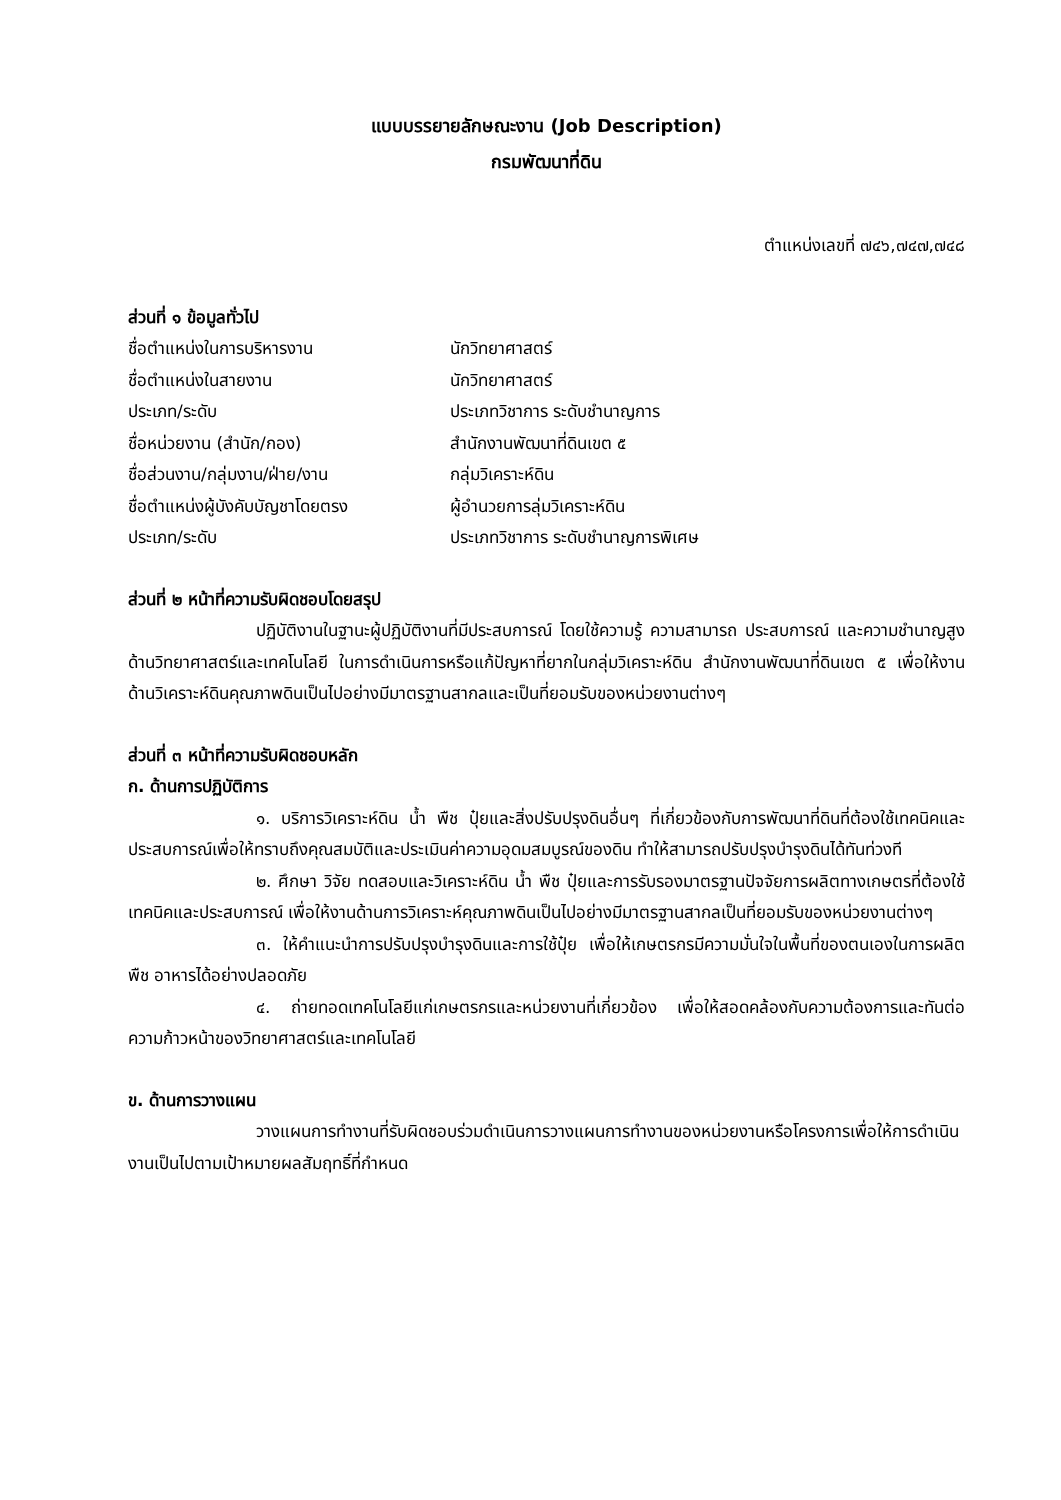แบบบรรยายลักษณะงาน (Job Description)
กรมพัฒนาที่ดิน
ตำแหน่งเลขที่ ๗๔๖,๗๔๗,๗๔๘
ส่วนที่ ๑ ข้อมูลทั่วไป
| ชื่อตำแหน่งในการบริหารงาน | นักวิทยาศาสตร์ |
| ชื่อตำแหน่งในสายงาน | นักวิทยาศาสตร์ |
| ประเภท/ระดับ | ประเภทวิชาการ ระดับชำนาญการ |
| ชื่อหน่วยงาน (สำนัก/กอง) | สำนักงานพัฒนาที่ดินเขต ๕ |
| ชื่อส่วนงาน/กลุ่มงาน/ฝ่าย/งาน | กลุ่มวิเคราะห์ดิน |
| ชื่อตำแหน่งผู้บังคับบัญชาโดยตรง | ผู้อำนวยการลุ่มวิเคราะห์ดิน |
| ประเภท/ระดับ | ประเภทวิชาการ ระดับชำนาญการพิเศษ |
ส่วนที่ ๒ หน้าที่ความรับผิดชอบโดยสรุป
ปฏิบัติงานในฐานะผู้ปฏิบัติงานที่มีประสบการณ์ โดยใช้ความรู้ ความสามารถ ประสบการณ์ และความชำนาญสูงด้านวิทยาศาสตร์และเทคโนโลยี ในการดำเนินการหรือแก้ปัญหาที่ยากในกลุ่มวิเคราะห์ดิน สำนักงานพัฒนาที่ดินเขต ๕ เพื่อให้งานด้านวิเคราะห์ดินคุณภาพดินเป็นไปอย่างมีมาตรฐานสากลและเป็นที่ยอมรับของหน่วยงานต่างๆ
ส่วนที่ ๓ หน้าที่ความรับผิดชอบหลัก
ก. ด้านการปฏิบัติการ
๑. บริการวิเคราะห์ดิน น้ำ พืช ปุ๋ยและสิ่งปรับปรุงดินอื่นๆ ที่เกี่ยวข้องกับการพัฒนาที่ดินที่ต้องใช้เทคนิคและประสบการณ์เพื่อให้ทราบถึงคุณสมบัติและประเมินค่าความอุดมสมบูรณ์ของดิน ทำให้สามารถปรับปรุงบำรุงดินได้ทันท่วงที
๒. ศึกษา วิจัย ทดสอบและวิเคราะห์ดิน น้ำ พืช ปุ๋ยและการรับรองมาตรฐานปัจจัยการผลิตทางเกษตรที่ต้องใช้เทคนิคและประสบการณ์ เพื่อให้งานด้านการวิเคราะห์คุณภาพดินเป็นไปอย่างมีมาตรฐานสากลเป็นที่ยอมรับของหน่วยงานต่างๆ
๓. ให้คำแนะนำการปรับปรุงบำรุงดินและการใช้ปุ๋ย เพื่อให้เกษตรกรมีความมั่นใจในพื้นที่ของตนเองในการผลิตพืช อาหารได้อย่างปลอดภัย
๔. ถ่ายทอดเทคโนโลยีแก่เกษตรกรและหน่วยงานที่เกี่ยวข้อง เพื่อให้สอดคล้องกับความต้องการและทันต่อความก้าวหน้าของวิทยาศาสตร์และเทคโนโลยี
ข. ด้านการวางแผน
วางแผนการทำงานที่รับผิดชอบร่วมดำเนินการวางแผนการทำงานของหน่วยงานหรือโครงการเพื่อให้การดำเนินงานเป็นไปตามเป้าหมายผลสัมฤทธิ์ที่กำหนด